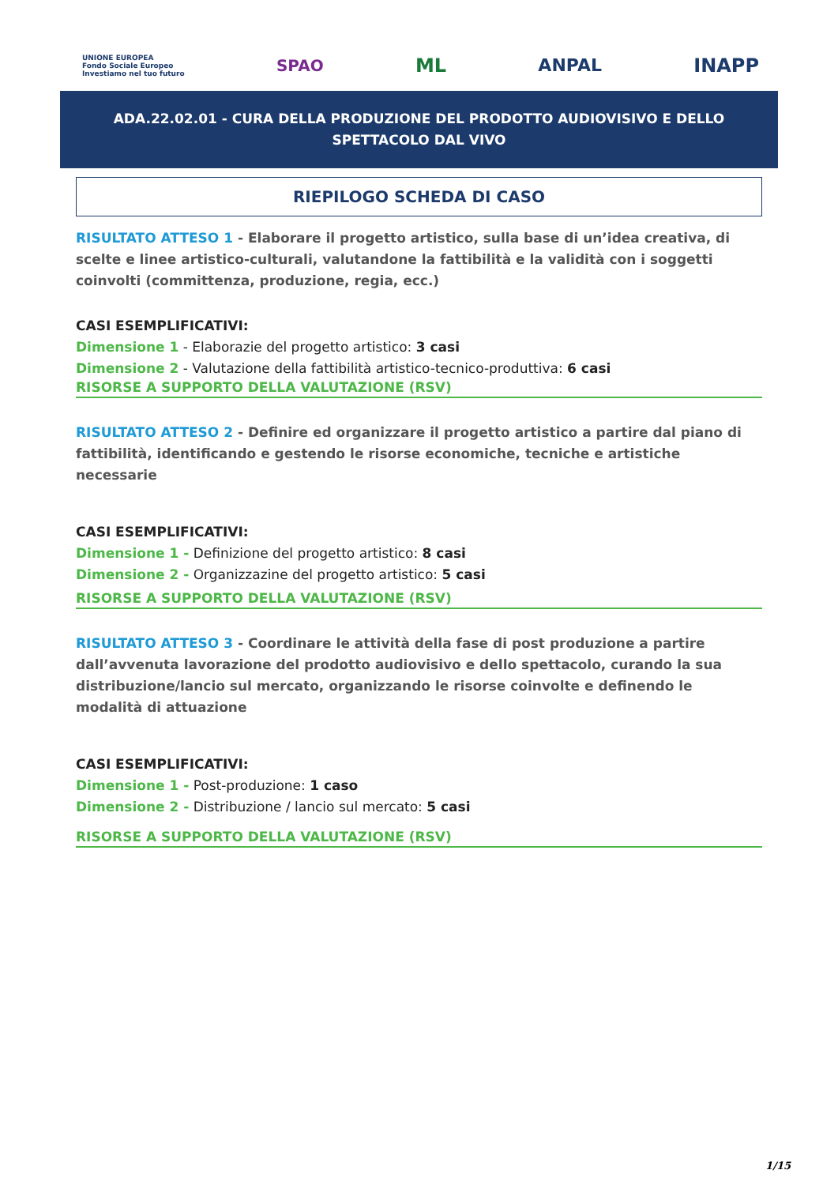UNIONE EUROPEA
Fondo Sociale Europeo
Investiamo nel tuo futuro
SPAO
ML ANPAL INAPP
ADA.22.02.01 - CURA DELLA PRODUZIONE DEL PRODOTTO AUDIOVISIVO E DELLO SPETTACOLO DAL VIVO
RIEPILOGO SCHEDA DI CASO
RISULTATO ATTESO 1 - Elaborare il progetto artistico, sulla base di un’idea creativa, di scelte e linee artistico-culturali, valutandone la fattibilità e la validità con i soggetti coinvolti (committenza, produzione, regia, ecc.)
CASI ESEMPLIFICATIVI:
Dimensione 1 - Elaborazie del progetto artistico: 3 casi
Dimensione 2 - Valutazione della fattibilità artistico-tecnico-produttiva: 6 casi
RISORSE A SUPPORTO DELLA VALUTAZIONE (RSV)
RISULTATO ATTESO 2 - Definire ed organizzare il progetto artistico a partire dal piano di fattibilità, identificando e gestendo le risorse economiche, tecniche e artistiche necessarie
CASI ESEMPLIFICATIVI:
Dimensione 1 - Definizione del progetto artistico: 8 casi
Dimensione 2 - Organizzazine del progetto artistico: 5 casi
RISORSE A SUPPORTO DELLA VALUTAZIONE (RSV)
RISULTATO ATTESO 3 - Coordinare le attività della fase di post produzione a partire dall’avvenuta lavorazione del prodotto audiovisivo e dello spettacolo, curando la sua distribuzione/lancio sul mercato, organizzando le risorse coinvolte e definendo le modalità di attuazione
CASI ESEMPLIFICATIVI:
Dimensione 1 - Post-produzione: 1 caso
Dimensione 2 - Distribuzione / lancio sul mercato: 5 casi
RISORSE A SUPPORTO DELLA VALUTAZIONE (RSV)
1/15